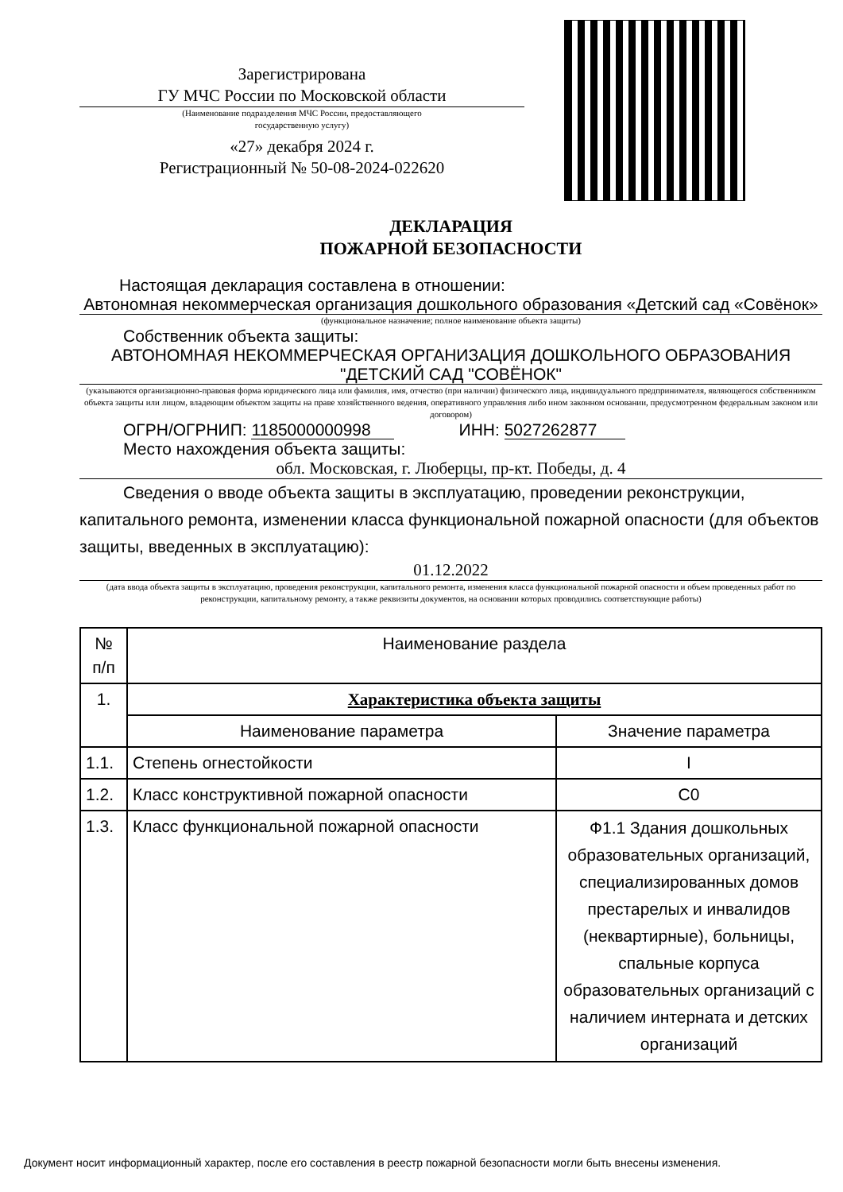Зарегистрирована
ГУ МЧС России по Московской области
(Наименование подразделения МЧС России, предоставляющего
государственную услугу)
«27» декабря 2024 г.
Регистрационный № 50-08-2024-022620
ДЕКЛАРАЦИЯ
ПОЖАРНОЙ БЕЗОПАСНОСТИ
Настоящая декларация составлена в отношении:
Автономная некоммерческая организация дошкольного образования «Детский сад «Совёнок»
(функциональное назначение; полное наименование объекта защиты)
Собственник объекта защиты:
АВТОНОМНАЯ НЕКОММЕРЧЕСКАЯ ОРГАНИЗАЦИЯ ДОШКОЛЬНОГО ОБРАЗОВАНИЯ "ДЕТСКИЙ САД "СОВЁНОК"
(указываются организационно-правовая форма юридического лица или фамилия, имя, отчество (при наличии) физического лица, индивидуального предпринимателя, являющегося собственником объекта защиты или лицом, владеющим объектом защиты на праве хозяйственного ведения, оперативного управления либо ином законном основании, предусмотренном федеральным законом или договором)
ОГРН/ОГРНИП: 1185000000998 ИНН: 5027262877
Место нахождения объекта защиты:
обл. Московская, г. Люберцы, пр-кт. Победы, д. 4
Сведения о вводе объекта защиты в эксплуатацию, проведении реконструкции, капитального ремонта, изменении класса функциональной пожарной опасности (для объектов защиты, введенных в эксплуатацию):
01.12.2022
(дата ввода объекта защиты в эксплуатацию, проведения реконструкции, капитального ремонта, изменения класса функциональной пожарной опасности и объем проведенных работ по реконструкции, капитальному ремонту, а также реквизиты документов, на основании которых проводились соответствующие работы)
| № п/п | Наименование раздела | |
| --- | --- | --- |
| 1. | Характеристика объекта защиты | |
| | Наименование параметра | Значение параметра |
| 1.1. | Степень огнестойкости | I |
| 1.2. | Класс конструктивной пожарной опасности | С0 |
| 1.3. | Класс функциональной пожарной опасности | Ф1.1 Здания дошкольных образовательных организаций, специализированных домов престарелых и инвалидов (неквартирные), больницы, спальные корпуса образовательных организаций с наличием интерната и детских организаций |
Документ носит информационный характер, после его составления в реестр пожарной безопасности могли быть внесены изменения.